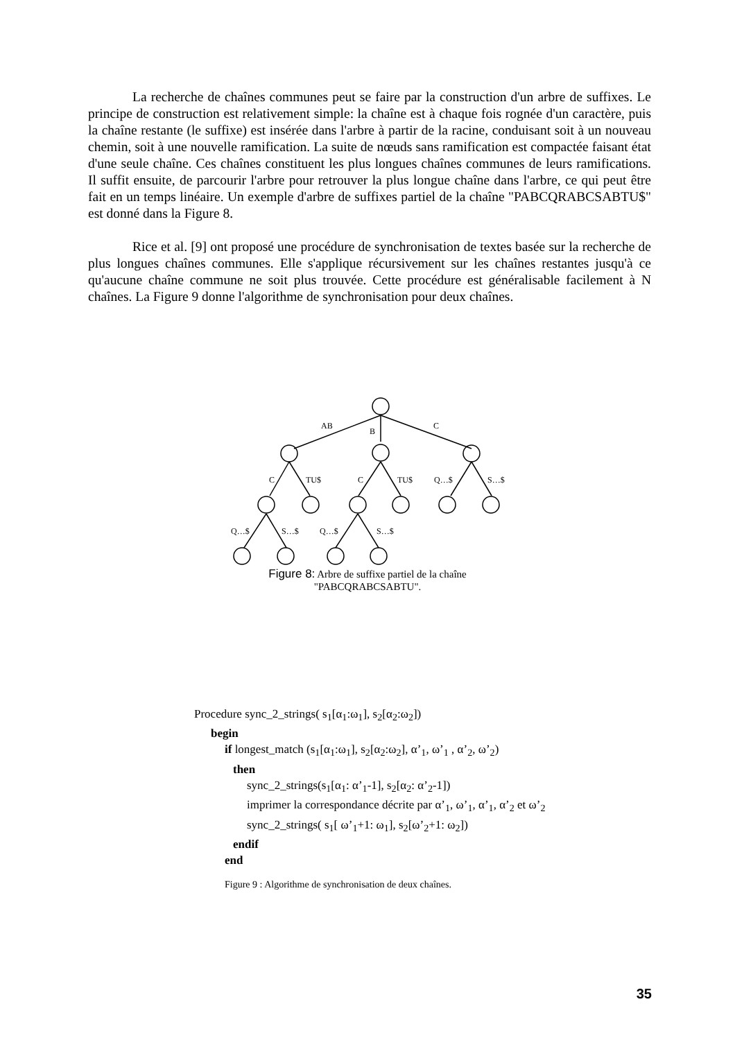La recherche de chaînes communes peut se faire par la construction d'un arbre de suffixes. Le principe de construction est relativement simple: la chaîne est à chaque fois rognée d'un caractère, puis la chaîne restante (le suffixe) est insérée dans l'arbre à partir de la racine, conduisant soit à un nouveau chemin, soit à une nouvelle ramification. La suite de nœuds sans ramification est compactée faisant état d'une seule chaîne. Ces chaînes constituent les plus longues chaînes communes de leurs ramifications. Il suffit ensuite, de parcourir l'arbre pour retrouver la plus longue chaîne dans l'arbre, ce qui peut être fait en un temps linéaire. Un exemple d'arbre de suffixes partiel de la chaîne "PABCQRABCSABTU$" est donné dans la Figure 8.
Rice et al. [9] ont proposé une procédure de synchronisation de textes basée sur la recherche de plus longues chaînes communes. Elle s'applique récursivement sur les chaînes restantes jusqu'à ce qu'aucune chaîne commune ne soit plus trouvée. Cette procédure est généralisable facilement à N chaînes. La Figure 9 donne l'algorithme de synchronisation pour deux chaînes.
AB
B
C
C
TU$
C
TU$
Q…$
S…$
Q…$
S…$
Q…$
S…$
Figure 8: Arbre de suffixe partiel de la chaîne
"PABCQRABCSABTU".
Procedure sync_2_strings( s<sub>1</sub>[α<sub>1</sub>:ω<sub>1</sub>], s<sub>2</sub>[α<sub>2</sub>:ω<sub>2</sub>])
begin
if longest_match (s<sub>1</sub>[α<sub>1</sub>:ω<sub>1</sub>], s<sub>2</sub>[α<sub>2</sub>:ω<sub>2</sub>], α’<sub>1</sub>, ω’<sub>1</sub> , α’<sub>2</sub>, ω’<sub>2</sub>)
then
sync_2_strings(s<sub>1</sub>[α<sub>1</sub>: α’<sub>1</sub>-1], s<sub>2</sub>[α<sub>2</sub>: α’<sub>2</sub>-1])
imprimer la correspondance décrite par α’<sub>1</sub>, ω’<sub>1</sub>, α’<sub>1</sub>, α’<sub>2</sub> et ω’<sub>2</sub>
sync_2_strings( s<sub>1</sub>[ ω’<sub>1</sub>+1: ω<sub>1</sub>], s<sub>2</sub>[ω’<sub>2</sub>+1: ω<sub>2</sub>])
endif
end
Figure 9 : Algorithme de synchronisation de deux chaînes.
35